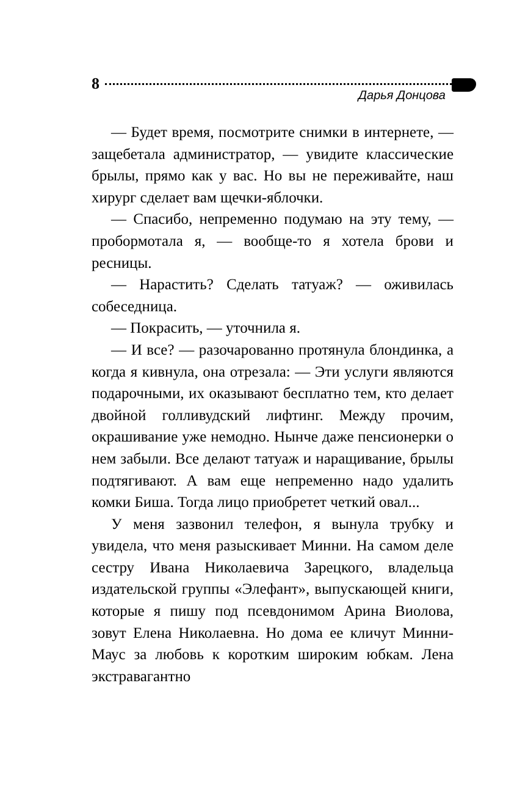8
Дарья Донцова
— Будет время, посмотрите снимки в интернете, — защебетала администратор, — увидите классические брылы, прямо как у вас. Но вы не переживайте, наш хирург сделает вам щечки-яблочки.
— Спасибо, непременно подумаю на эту тему, — пробормотала я, — вообще-то я хотела брови и ресницы.
— Нарастить? Сделать татуаж? — оживилась собеседница.
— Покрасить, — уточнила я.
— И все? — разочарованно протянула блондинка, а когда я кивнула, она отрезала: — Эти услуги являются подарочными, их оказывают бесплатно тем, кто делает двойной голливудский лифтинг. Между прочим, окрашивание уже немодно. Нынче даже пенсионерки о нем забыли. Все делают татуаж и наращивание, брылы подтягивают. А вам еще непременно надо удалить комки Биша. Тогда лицо приобретет четкий овал...
У меня зазвонил телефон, я вынула трубку и увидела, что меня разыскивает Минни. На самом деле сестру Ивана Николаевича Зарецкого, владельца издательской группы «Элефант», выпускающей книги, которые я пишу под псевдонимом Арина Виолова, зовут Елена Николаевна. Но дома ее кличут Минни-Маус за любовь к коротким широким юбкам. Лена экстравагантно